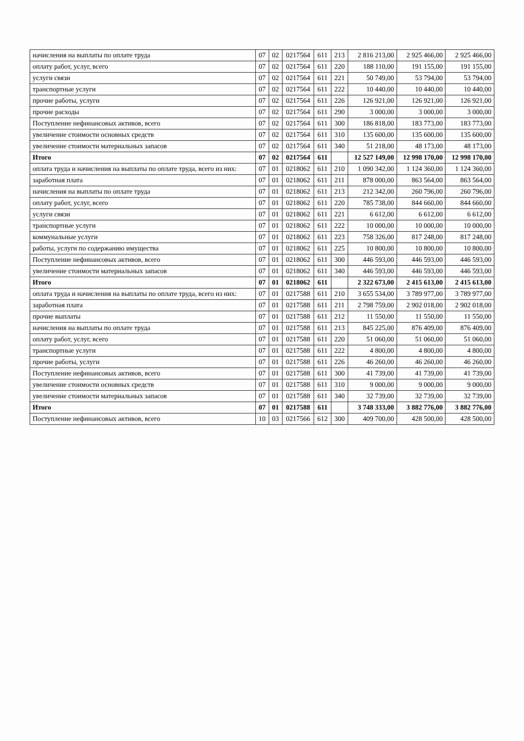| начисления на выплаты по оплате труда | 07 | 02 | 0217564 | 611 | 213 | 2 816 213,00 | 2 925 466,00 | 2 925 466,00 |
| оплату работ, услуг, всего | 07 | 02 | 0217564 | 611 | 220 | 188 110,00 | 191 155,00 | 191 155,00 |
| услуги связи | 07 | 02 | 0217564 | 611 | 221 | 50 749,00 | 53 794,00 | 53 794,00 |
| транспортные услуги | 07 | 02 | 0217564 | 611 | 222 | 10 440,00 | 10 440,00 | 10 440,00 |
| прочие работы, услуги | 07 | 02 | 0217564 | 611 | 226 | 126 921,00 | 126 921,00 | 126 921,00 |
| прочие расходы | 07 | 02 | 0217564 | 611 | 290 | 3 000,00 | 3 000,00 | 3 000,00 |
| Поступление нефинансовых активов, всего | 07 | 02 | 0217564 | 611 | 300 | 186 818,00 | 183 773,00 | 183 773,00 |
| увеличение стоимости основных средств | 07 | 02 | 0217564 | 611 | 310 | 135 600,00 | 135 600,00 | 135 600,00 |
| увеличение стоимости материальных запасов | 07 | 02 | 0217564 | 611 | 340 | 51 218,00 | 48 173,00 | 48 173,00 |
| Итого | 07 | 02 | 0217564 | 611 | | 12 527 149,00 | 12 998 170,00 | 12 998 170,00 |
| оплата труда и начисления на выплаты по оплате труда, всего из них: | 07 | 01 | 0218062 | 611 | 210 | 1 090 342,00 | 1 124 360,00 | 1 124 360,00 |
| заработная плата | 07 | 01 | 0218062 | 611 | 211 | 878 000,00 | 863 564,00 | 863 564,00 |
| начисления на выплаты по оплате труда | 07 | 01 | 0218062 | 611 | 213 | 212 342,00 | 260 796,00 | 260 796,00 |
| оплату работ, услуг, всего | 07 | 01 | 0218062 | 611 | 220 | 785 738,00 | 844 660,00 | 844 660,00 |
| услуги связи | 07 | 01 | 0218062 | 611 | 221 | 6 612,00 | 6 612,00 | 6 612,00 |
| транспортные услуги | 07 | 01 | 0218062 | 611 | 222 | 10 000,00 | 10 000,00 | 10 000,00 |
| коммунальные услуги | 07 | 01 | 0218062 | 611 | 223 | 758 326,00 | 817 248,00 | 817 248,00 |
| работы, услуги по содержанию имущества | 07 | 01 | 0218062 | 611 | 225 | 10 800,00 | 10 800,00 | 10 800,00 |
| Поступление нефинансовых активов, всего | 07 | 01 | 0218062 | 611 | 300 | 446 593,00 | 446 593,00 | 446 593,00 |
| увеличение стоимости материальных запасов | 07 | 01 | 0218062 | 611 | 340 | 446 593,00 | 446 593,00 | 446 593,00 |
| Итого | 07 | 01 | 0218062 | 611 | | 2 322 673,00 | 2 415 613,00 | 2 415 613,00 |
| оплата труда и начисления на выплаты по оплате труда, всего из них: | 07 | 01 | 0217588 | 611 | 210 | 3 655 534,00 | 3 789 977,00 | 3 789 977,00 |
| заработная плата | 07 | 01 | 0217588 | 611 | 211 | 2 798 759,00 | 2 902 018,00 | 2 902 018,00 |
| прочие выплаты | 07 | 01 | 0217588 | 611 | 212 | 11 550,00 | 11 550,00 | 11 550,00 |
| начисления на выплаты по оплате труда | 07 | 01 | 0217588 | 611 | 213 | 845 225,00 | 876 409,00 | 876 409,00 |
| оплату работ, услуг, всего | 07 | 01 | 0217588 | 611 | 220 | 51 060,00 | 51 060,00 | 51 060,00 |
| транспортные услуги | 07 | 01 | 0217588 | 611 | 222 | 4 800,00 | 4 800,00 | 4 800,00 |
| прочие работы, услуги | 07 | 01 | 0217588 | 611 | 226 | 46 260,00 | 46 260,00 | 46 260,00 |
| Поступление нефинансовых активов, всего | 07 | 01 | 0217588 | 611 | 300 | 41 739,00 | 41 739,00 | 41 739,00 |
| увеличение стоимости основных средств | 07 | 01 | 0217588 | 611 | 310 | 9 000,00 | 9 000,00 | 9 000,00 |
| увеличение стоимости материальных запасов | 07 | 01 | 0217588 | 611 | 340 | 32 739,00 | 32 739,00 | 32 739,00 |
| Итого | 07 | 01 | 0217588 | 611 | | 3 748 333,00 | 3 882 776,00 | 3 882 776,00 |
| Поступление нефинансовых активов, всего | 10 | 03 | 0217566 | 612 | 300 | 409 700,00 | 428 500,00 | 428 500,00 |